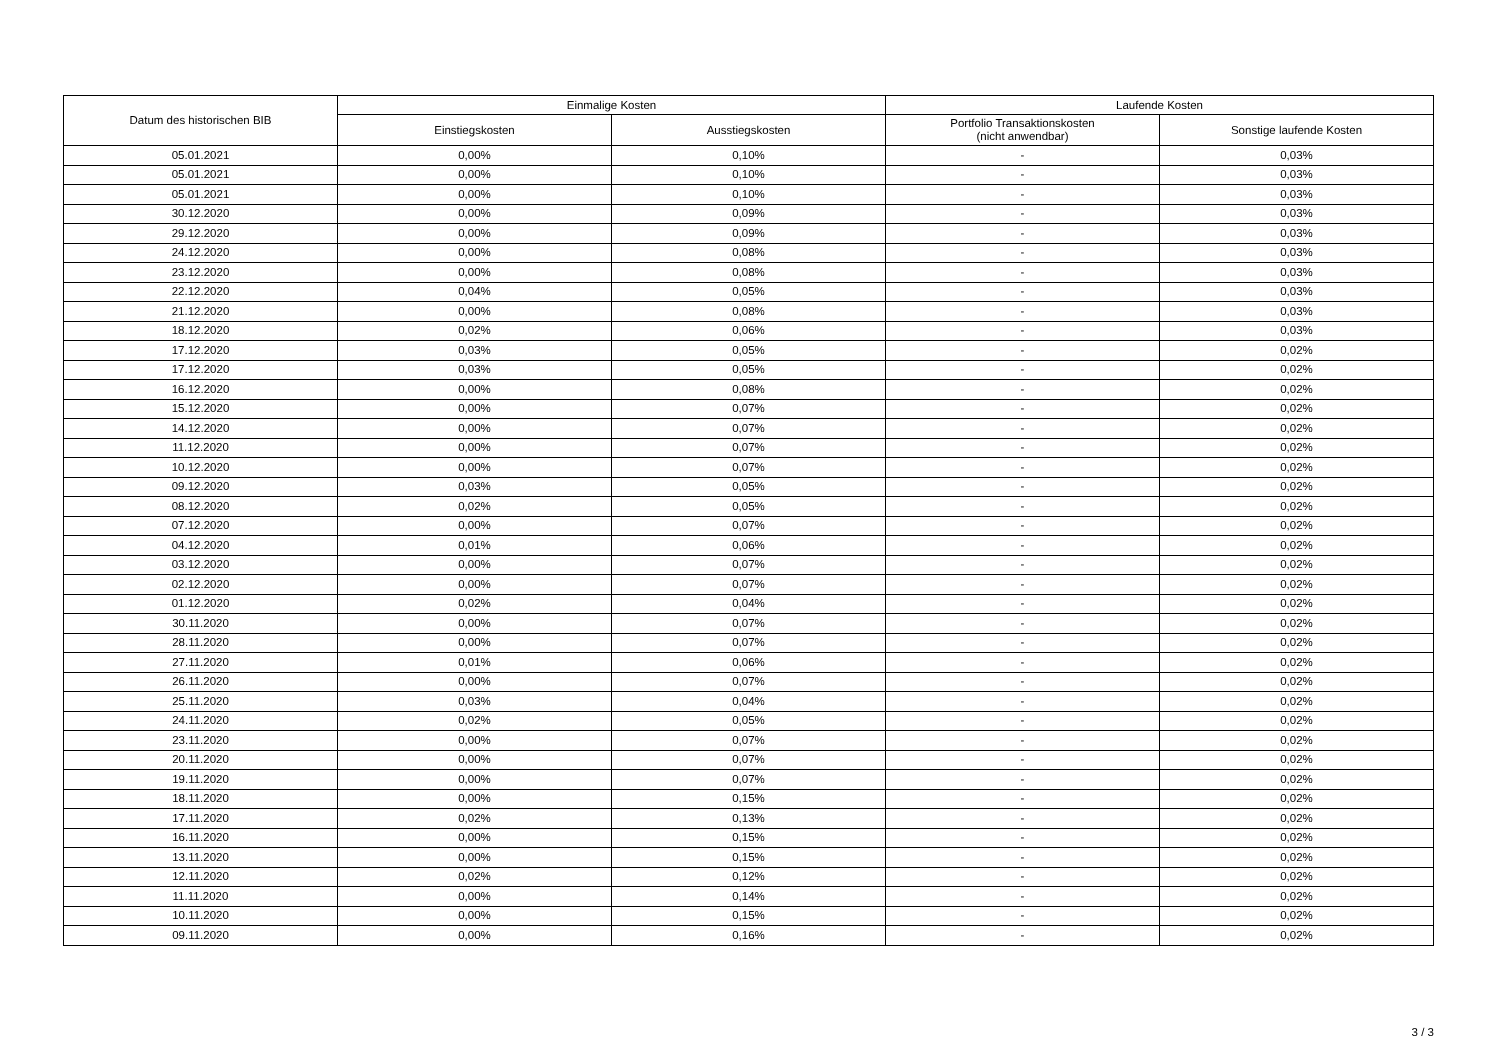| Datum des historischen BIB | Einmalige Kosten | | Laufende Kosten | |
| --- | --- | --- | --- | --- |
| | Einstiegskosten | Ausstiegskosten | Portfolio Transaktionskosten (nicht anwendbar) | Sonstige laufende Kosten |
| 05.01.2021 | 0,00% | 0,10% | - | 0,03% |
| 05.01.2021 | 0,00% | 0,10% | - | 0,03% |
| 05.01.2021 | 0,00% | 0,10% | - | 0,03% |
| 30.12.2020 | 0,00% | 0,09% | - | 0,03% |
| 29.12.2020 | 0,00% | 0,09% | - | 0,03% |
| 24.12.2020 | 0,00% | 0,08% | - | 0,03% |
| 23.12.2020 | 0,00% | 0,08% | - | 0,03% |
| 22.12.2020 | 0,04% | 0,05% | - | 0,03% |
| 21.12.2020 | 0,00% | 0,08% | - | 0,03% |
| 18.12.2020 | 0,02% | 0,06% | - | 0,03% |
| 17.12.2020 | 0,03% | 0,05% | - | 0,02% |
| 17.12.2020 | 0,03% | 0,05% | - | 0,02% |
| 16.12.2020 | 0,00% | 0,08% | - | 0,02% |
| 15.12.2020 | 0,00% | 0,07% | - | 0,02% |
| 14.12.2020 | 0,00% | 0,07% | - | 0,02% |
| 11.12.2020 | 0,00% | 0,07% | - | 0,02% |
| 10.12.2020 | 0,00% | 0,07% | - | 0,02% |
| 09.12.2020 | 0,03% | 0,05% | - | 0,02% |
| 08.12.2020 | 0,02% | 0,05% | - | 0,02% |
| 07.12.2020 | 0,00% | 0,07% | - | 0,02% |
| 04.12.2020 | 0,01% | 0,06% | - | 0,02% |
| 03.12.2020 | 0,00% | 0,07% | - | 0,02% |
| 02.12.2020 | 0,00% | 0,07% | - | 0,02% |
| 01.12.2020 | 0,02% | 0,04% | - | 0,02% |
| 30.11.2020 | 0,00% | 0,07% | - | 0,02% |
| 28.11.2020 | 0,00% | 0,07% | - | 0,02% |
| 27.11.2020 | 0,01% | 0,06% | - | 0,02% |
| 26.11.2020 | 0,00% | 0,07% | - | 0,02% |
| 25.11.2020 | 0,03% | 0,04% | - | 0,02% |
| 24.11.2020 | 0,02% | 0,05% | - | 0,02% |
| 23.11.2020 | 0,00% | 0,07% | - | 0,02% |
| 20.11.2020 | 0,00% | 0,07% | - | 0,02% |
| 19.11.2020 | 0,00% | 0,07% | - | 0,02% |
| 18.11.2020 | 0,00% | 0,15% | - | 0,02% |
| 17.11.2020 | 0,02% | 0,13% | - | 0,02% |
| 16.11.2020 | 0,00% | 0,15% | - | 0,02% |
| 13.11.2020 | 0,00% | 0,15% | - | 0,02% |
| 12.11.2020 | 0,02% | 0,12% | - | 0,02% |
| 11.11.2020 | 0,00% | 0,14% | - | 0,02% |
| 10.11.2020 | 0,00% | 0,15% | - | 0,02% |
| 09.11.2020 | 0,00% | 0,16% | - | 0,02% |
3 / 3